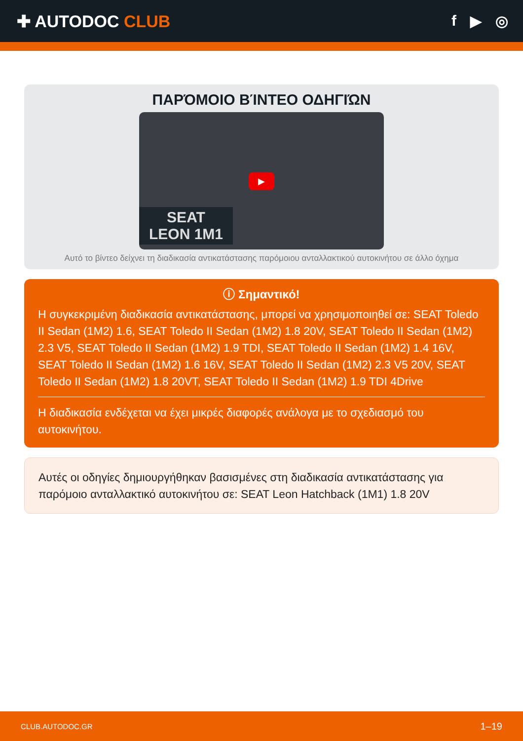✚ AUTODOC CLUB f ▶ ◎
ΠΑΡΌΜΟΙΟ ΒΊΝΤΕΟ ΟΔΗΓΙΏΝ
▶
SEAT
LEON 1M1
Αυτό το βίντεο δείχνει τη διαδικασία αντικατάστασης παρόμοιου ανταλλακτικού αυτοκινήτου σε άλλο όχημα
ⓘ Σημαντικό!
Η συγκεκριμένη διαδικασία αντικατάστασης, μπορεί να χρησιμοποιηθεί σε: SEAT Toledo II Sedan (1M2) 1.6, SEAT Toledo II Sedan (1M2) 1.8 20V, SEAT Toledo II Sedan (1M2) 2.3 V5, SEAT Toledo II Sedan (1M2) 1.9 TDI, SEAT Toledo II Sedan (1M2) 1.4 16V, SEAT Toledo II Sedan (1M2) 1.6 16V, SEAT Toledo II Sedan (1M2) 2.3 V5 20V, SEAT Toledo II Sedan (1M2) 1.8 20VT, SEAT Toledo II Sedan (1M2) 1.9 TDI 4Drive
Η διαδικασία ενδέχεται να έχει μικρές διαφορές ανάλογα με το σχεδιασμό του αυτοκινήτου.
Αυτές οι οδηγίες δημιουργήθηκαν βασισμένες στη διαδικασία αντικατάστασης για παρόμοιο ανταλλακτικό αυτοκινήτου σε: SEAT Leon Hatchback (1M1) 1.8 20V
CLUB.AUTODOC.GR 1–19